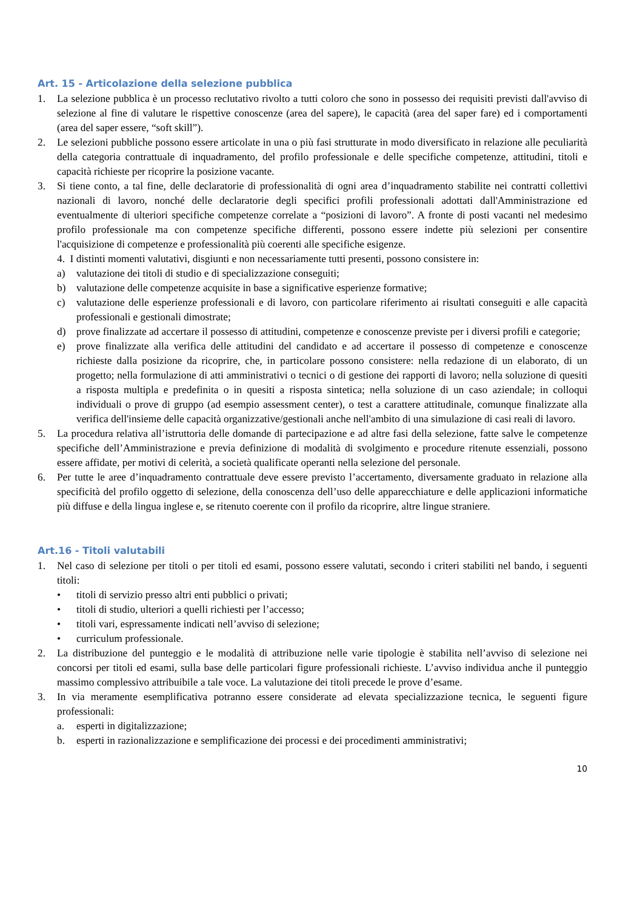Art. 15 - Articolazione della selezione pubblica
1. La selezione pubblica è un processo reclutativo rivolto a tutti coloro che sono in possesso dei requisiti previsti dall'avviso di selezione al fine di valutare le rispettive conoscenze (area del sapere), le capacità (area del saper fare) ed i comportamenti (area del saper essere, “soft skill”).
2. Le selezioni pubbliche possono essere articolate in una o più fasi strutturate in modo diversificato in relazione alle peculiarità della categoria contrattuale di inquadramento, del profilo professionale e delle specifiche competenze, attitudini, titoli e capacità richieste per ricoprire la posizione vacante.
3. Si tiene conto, a tal fine, delle declaratorie di professionalità di ogni area d’inquadramento stabilite nei contratti collettivi nazionali di lavoro, nonché delle declaratorie degli specifici profili professionali adottati dall'Amministrazione ed eventualmente di ulteriori specifiche competenze correlate a “posizioni di lavoro”. A fronte di posti vacanti nel medesimo profilo professionale ma con competenze specifiche differenti, possono essere indette più selezioni per consentire l'acquisizione di competenze e professionalità più coerenti alle specifiche esigenze.
4. I distinti momenti valutativi, disgiunti e non necessariamente tutti presenti, possono consistere in:
a) valutazione dei titoli di studio e di specializzazione conseguiti;
b) valutazione delle competenze acquisite in base a significative esperienze formative;
c) valutazione delle esperienze professionali e di lavoro, con particolare riferimento ai risultati conseguiti e alle capacità professionali e gestionali dimostrate;
d) prove finalizzate ad accertare il possesso di attitudini, competenze e conoscenze previste per i diversi profili e categorie;
e) prove finalizzate alla verifica delle attitudini del candidato e ad accertare il possesso di competenze e conoscenze richieste dalla posizione da ricoprire, che, in particolare possono consistere: nella redazione di un elaborato, di un progetto; nella formulazione di atti amministrativi o tecnici o di gestione dei rapporti di lavoro; nella soluzione di quesiti a risposta multipla e predefinita o in quesiti a risposta sintetica; nella soluzione di un caso aziendale; in colloqui individuali o prove di gruppo (ad esempio assessment center), o test a carattere attitudinale, comunque finalizzate alla verifica dell'insieme delle capacità organizzative/gestionali anche nell'ambito di una simulazione di casi reali di lavoro.
5. La procedura relativa all’istruttoria delle domande di partecipazione e ad altre fasi della selezione, fatte salve le competenze specifiche dell’Amministrazione e previa definizione di modalità di svolgimento e procedure ritenute essenziali, possono essere affidate, per motivi di celerità, a società qualificate operanti nella selezione del personale.
6. Per tutte le aree d’inquadramento contrattuale deve essere previsto l’accertamento, diversamente graduato in relazione alla specificità del profilo oggetto di selezione, della conoscenza dell’uso delle apparecchiature e delle applicazioni informatiche più diffuse e della lingua inglese e, se ritenuto coerente con il profilo da ricoprire, altre lingue straniere.
Art.16 - Titoli valutabili
1. Nel caso di selezione per titoli o per titoli ed esami, possono essere valutati, secondo i criteri stabiliti nel bando, i seguenti titoli:
• titoli di servizio presso altri enti pubblici o privati;
• titoli di studio, ulteriori a quelli richiesti per l’accesso;
• titoli vari, espressamente indicati nell’avviso di selezione;
• curriculum professionale.
2. La distribuzione del punteggio e le modalità di attribuzione nelle varie tipologie è stabilita nell’avviso di selezione nei concorsi per titoli ed esami, sulla base delle particolari figure professionali richieste. L’avviso individua anche il punteggio massimo complessivo attribuibile a tale voce. La valutazione dei titoli precede le prove d’esame.
3. In via meramente esemplificativa potranno essere considerate ad elevata specializzazione tecnica, le seguenti figure professionali:
a. esperti in digitalizzazione;
b. esperti in razionalizzazione e semplificazione dei processi e dei procedimenti amministrativi;
10